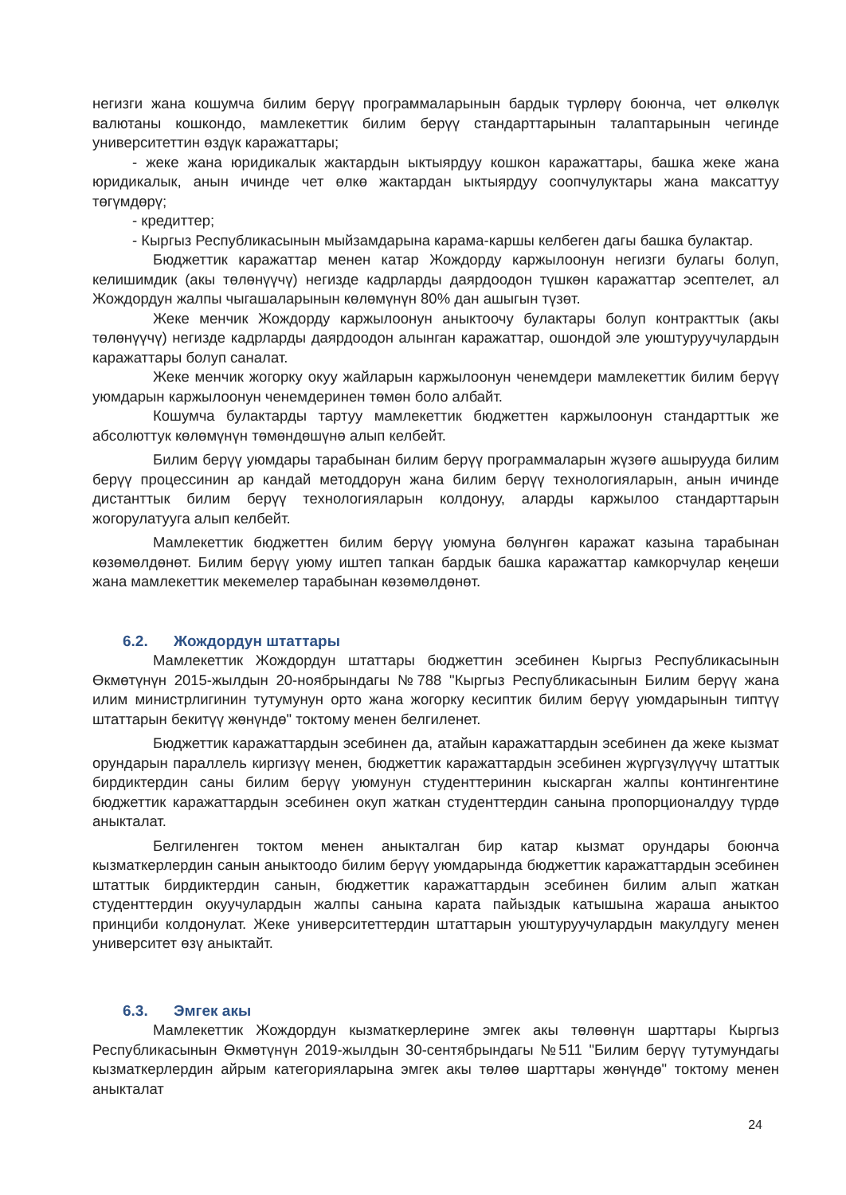негизги жана кошумча билим берүү программаларынын бардык түрлөрү боюнча, чет өлкөлүк валютаны кошкондо, мамлекеттик билим берүү стандарттарынын талаптарынын чегинде университеттин өздүк каражаттары;
- жеке жана юридикалык жактардын ыктыярдуу кошкон каражаттары, башка жеке жана юридикалык, анын ичинде чет өлкө жактардан ыктыярдуу соопчулуктары жана максаттуу төгүмдөрү;
- кредиттер;
- Кыргыз Республикасынын мыйзамдарына карама-каршы келбеген дагы башка булактар.
Бюджеттик каражаттар менен катар Жождорду каржылоонун негизги булагы болуп, келишимдик (акы төлөнүүчү) негизде кадрларды даярдоодон түшкөн каражаттар эсептелет, ал Жождордун жалпы чыгашаларынын көлөмүнүн 80% дан ашыгын түзөт.
Жеке менчик Жождорду каржылоонун аныктоочу булактары болуп контракттык (акы төлөнүүчү) негизде кадрларды даярдоодон алынган каражаттар, ошондой эле уюштуруучулардын каражаттары болуп саналат.
Жеке менчик жогорку окуу жайларын каржылоонун ченемдери мамлекеттик билим берүү уюмдарын каржылоонун ченемдеринен төмөн боло албайт.
Кошумча булактарды тартуу мамлекеттик бюджеттен каржылоонун стандарттык же абсолюттук көлөмүнүн төмөндөшүнө алып келбейт.
Билим берүү уюмдары тарабынан билим берүү программаларын жүзөгө ашырууда билим берүү процессинин ар кандай методдорун жана билим берүү технологияларын, анын ичинде дистанттык билим берүү технологияларын колдонуу, аларды каржылоо стандарттарын жогорулатууга алып келбейт.
Мамлекеттик бюджеттен билим берүү уюмуна бөлүнгөн каражат казына тарабынан көзөмөлдөнөт. Билим берүү уюму иштеп тапкан бардык башка каражаттар камкорчулар кеңеши жана мамлекеттик мекемелер тарабынан көзөмөлдөнөт.
6.2. Жождордун штаттары
Мамлекеттик Жождордун штаттары бюджеттин эсебинен Кыргыз Республикасынын Өкмөтүнүн 2015-жылдын 20-ноябрындагы №788 "Кыргыз Республикасынын Билим берүү жана илим министрлигинин тутумунун орто жана жогорку кесиптик билим берүү уюмдарынын типтүү штаттарын бекитүү жөнүндө" токтому менен белгиленет.
Бюджеттик каражаттардын эсебинен да, атайын каражаттардын эсебинен да жеке кызмат орундарын параллель киргизүү менен, бюджеттик каражаттардын эсебинен жүргүзүлүүчү штаттык бирдиктердин саны билим берүү уюмунун студенттеринин кыскарган жалпы контингентине бюджеттик каражаттардын эсебинен окуп жаткан студенттердин санына пропорционалдуу түрдө аныкталат.
Белгиленген токтом менен аныкталган бир катар кызмат орундары боюнча кызматкерлердин санын аныктоодо билим берүү уюмдарында бюджеттик каражаттардын эсебинен штаттык бирдиктердин санын, бюджеттик каражаттардын эсебинен билим алып жаткан студенттердин окуучулардын жалпы санына карата пайыздык катышына жараша аныктоо принциби колдонулат. Жеке университеттердин штаттарын уюштуруучулардын макулдугу менен университет өзү аныктайт.
6.3. Эмгек акы
Мамлекеттик Жождордун кызматкерлерине эмгек акы төлөөнүн шарттары Кыргыз Республикасынын Өкмөтүнүн 2019-жылдын 30-сентябрындагы №511 "Билим берүү тутумундагы кызматкерлердин айрым категорияларына эмгек акы төлөө шарттары жөнүндө" токтому менен аныкталат
24